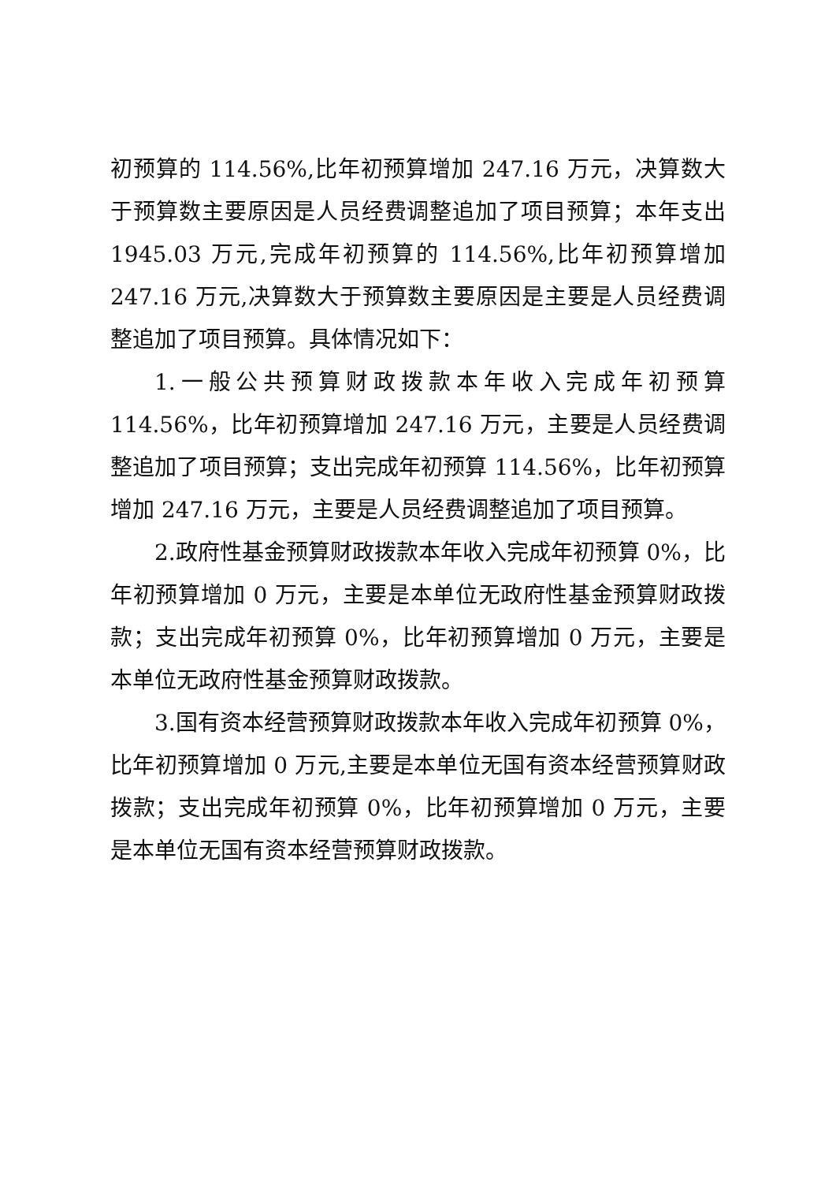初预算的 114.56%,比年初预算增加 247.16 万元，决算数大于预算数主要原因是人员经费调整追加了项目预算；本年支出 1945.03 万元,完成年初预算的 114.56%,比年初预算增加 247.16 万元,决算数大于预算数主要原因是主要是人员经费调整追加了项目预算。具体情况如下：
1.一般公共预算财政拨款本年收入完成年初预算 114.56%，比年初预算增加 247.16 万元，主要是人员经费调整追加了项目预算；支出完成年初预算 114.56%，比年初预算增加 247.16 万元，主要是人员经费调整追加了项目预算。
2.政府性基金预算财政拨款本年收入完成年初预算 0%，比年初预算增加 0 万元，主要是本单位无政府性基金预算财政拨款；支出完成年初预算 0%，比年初预算增加 0 万元，主要是本单位无政府性基金预算财政拨款。
3.国有资本经营预算财政拨款本年收入完成年初预算 0%，比年初预算增加 0 万元,主要是本单位无国有资本经营预算财政拨款；支出完成年初预算 0%，比年初预算增加 0 万元，主要是本单位无国有资本经营预算财政拨款。